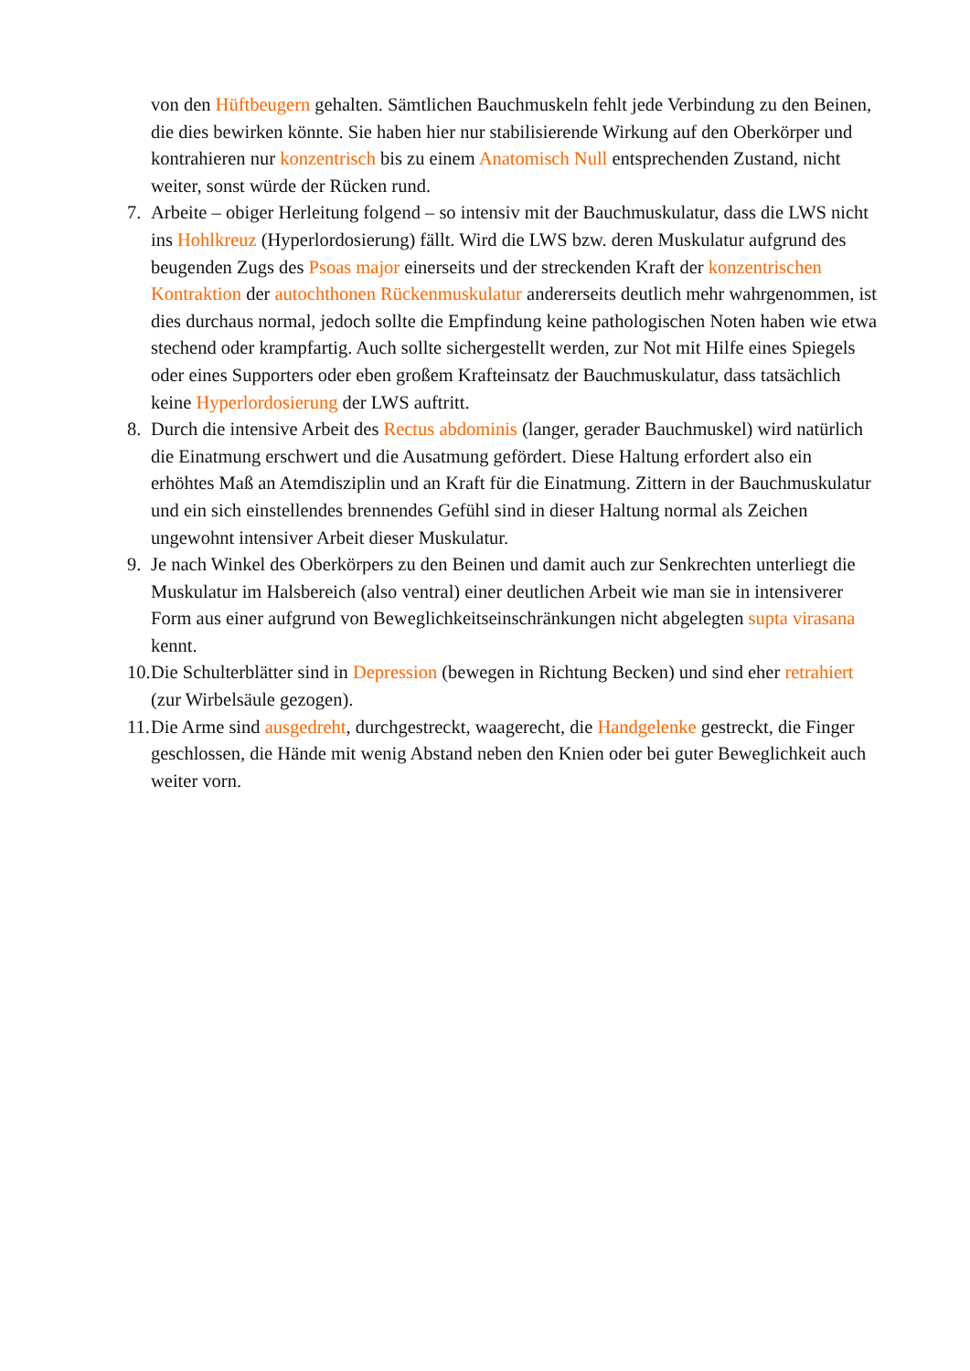von den Hüftbeugern gehalten. Sämtlichen Bauchmuskeln fehlt jede Verbindung zu den Beinen, die dies bewirken könnte. Sie haben hier nur stabilisierende Wirkung auf den Oberkörper und kontrahieren nur konzentrisch bis zu einem Anatomisch Null entsprechenden Zustand, nicht weiter, sonst würde der Rücken rund.
7. Arbeite – obiger Herleitung folgend – so intensiv mit der Bauchmuskulatur, dass die LWS nicht ins Hohlkreuz (Hyperlordosierung) fällt. Wird die LWS bzw. deren Muskulatur aufgrund des beugenden Zugs des Psoas major einerseits und der streckenden Kraft der konzentrischen Kontraktion der autochthonen Rückenmuskulatur andererseits deutlich mehr wahrgenommen, ist dies durchaus normal, jedoch sollte die Empfindung keine pathologischen Noten haben wie etwa stechend oder krampfartig. Auch sollte sichergestellt werden, zur Not mit Hilfe eines Spiegels oder eines Supporters oder eben großem Krafteinsatz der Bauchmuskulatur, dass tatsächlich keine Hyperlordosierung der LWS auftritt.
8. Durch die intensive Arbeit des Rectus abdominis (langer, gerader Bauchmuskel) wird natürlich die Einatmung erschwert und die Ausatmung gefördert. Diese Haltung erfordert also ein erhöhtes Maß an Atemdisziplin und an Kraft für die Einatmung. Zittern in der Bauchmuskulatur und ein sich einstellendes brennendes Gefühl sind in dieser Haltung normal als Zeichen ungewohnt intensiver Arbeit dieser Muskulatur.
9. Je nach Winkel des Oberkörpers zu den Beinen und damit auch zur Senkrechten unterliegt die Muskulatur im Halsbereich (also ventral) einer deutlichen Arbeit wie man sie in intensiverer Form aus einer aufgrund von Beweglichkeitseinschränkungen nicht abgelegten supta virasana kennt.
10.
Die Schulterblätter sind in Depression (bewegen in Richtung Becken) und sind eher retrahiert (zur Wirbelsäule gezogen).
11.
Die Arme sind ausgedreht, durchgestreckt, waagerecht, die Handgelenke gestreckt, die Finger geschlossen, die Hände mit wenig Abstand neben den Knien oder bei guter Beweglichkeit auch weiter vorn.